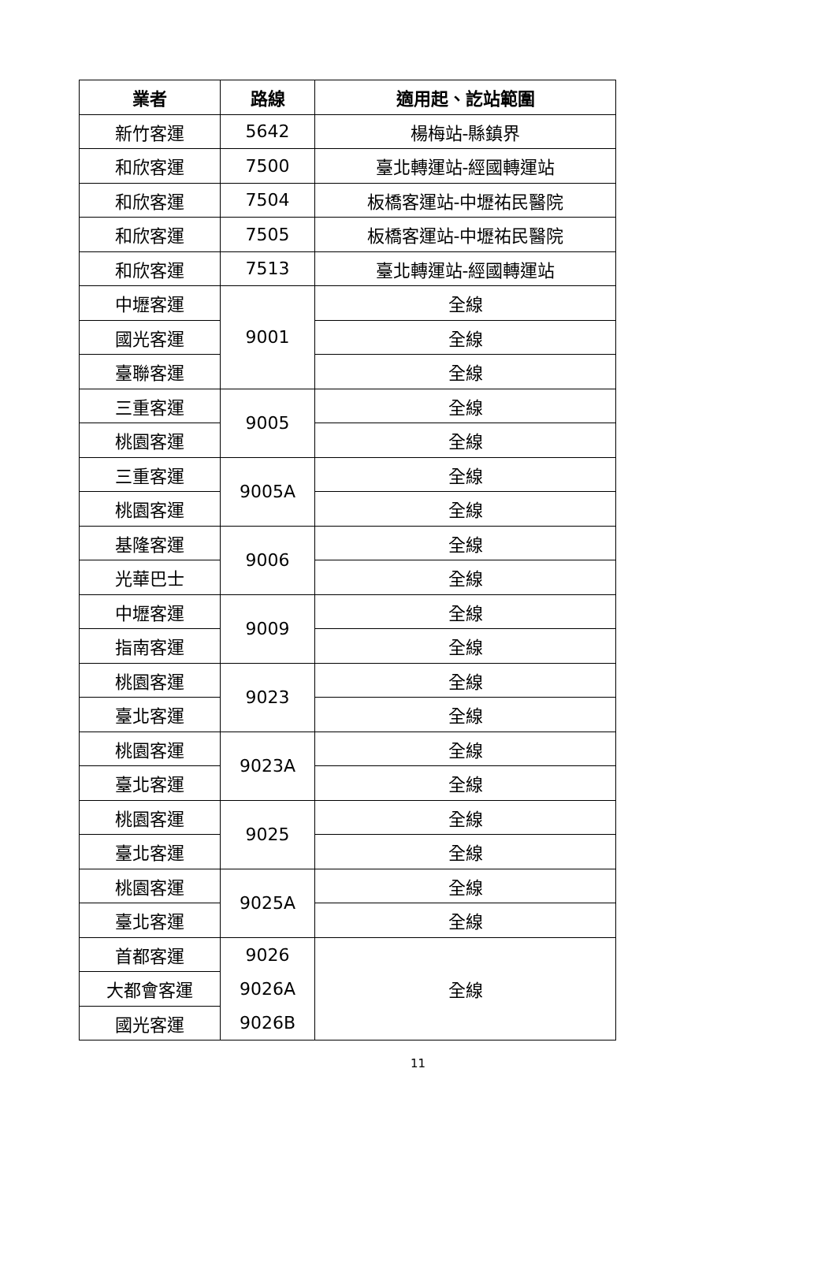| 業者 | 路線 | 適用起、訖站範圍 |
| --- | --- | --- |
| 新竹客運 | 5642 | 楊梅站-縣鎮界 |
| 和欣客運 | 7500 | 臺北轉運站-經國轉運站 |
| 和欣客運 | 7504 | 板橋客運站-中壢祐民醫院 |
| 和欣客運 | 7505 | 板橋客運站-中壢祐民醫院 |
| 和欣客運 | 7513 | 臺北轉運站-經國轉運站 |
| 中壢客運 | 9001 | 全線 |
| 國光客運 | | 全線 |
| 臺聯客運 | | 全線 |
| 三重客運 | 9005 | 全線 |
| 桃園客運 | | 全線 |
| 三重客運 | 9005A | 全線 |
| 桃園客運 | | 全線 |
| 基隆客運 | 9006 | 全線 |
| 光華巴士 | | 全線 |
| 中壢客運 | 9009 | 全線 |
| 指南客運 | | 全線 |
| 桃園客運 | 9023 | 全線 |
| 臺北客運 | | 全線 |
| 桃園客運 | 9023A | 全線 |
| 臺北客運 | | 全線 |
| 桃園客運 | 9025 | 全線 |
| 臺北客運 | | 全線 |
| 桃園客運 | 9025A | 全線 |
| 臺北客運 | | 全線 |
| 首都客運 | 9026 | 全線 |
| 大都會客運 | 9026A | |
| 國光客運 | 9026B | |
11